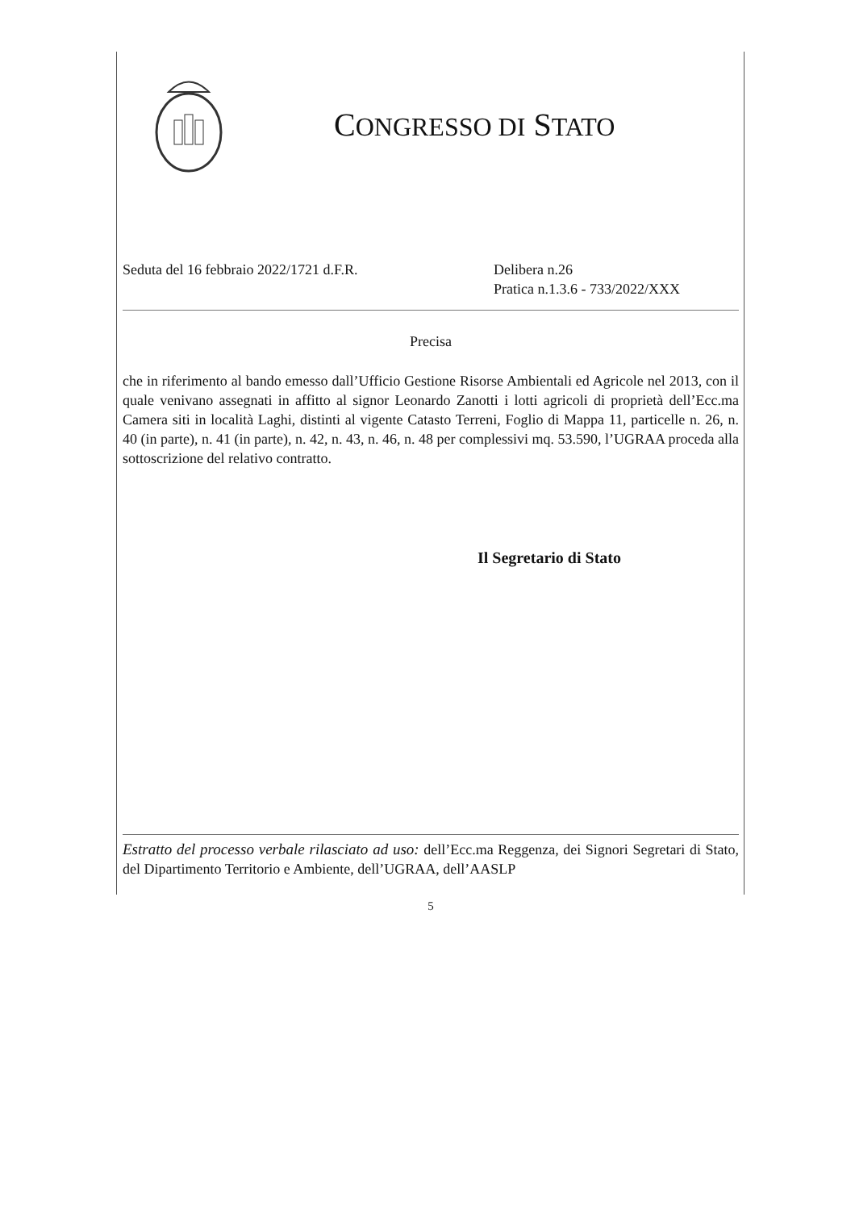CONGRESSO DI STATO
Seduta del 16 febbraio 2022/1721 d.F.R. Delibera n.26
Pratica n.1.3.6 - 733/2022/XXX
Precisa
che in riferimento al bando emesso dall’Ufficio Gestione Risorse Ambientali ed Agricole nel 2013, con il quale venivano assegnati in affitto al signor Leonardo Zanotti i lotti agricoli di proprietà dell’Ecc.ma Camera siti in località Laghi, distinti al vigente Catasto Terreni, Foglio di Mappa 11, particelle n. 26, n. 40 (in parte), n. 41 (in parte), n. 42, n. 43, n. 46, n. 48 per complessivi mq. 53.590, l’UGRAA proceda alla sottoscrizione del relativo contratto.
Il Segretario di Stato
Estratto del processo verbale rilasciato ad uso: dell’Ecc.ma Reggenza, dei Signori Segretari di Stato, del Dipartimento Territorio e Ambiente, dell’UGRAA, dell’AASLP
5